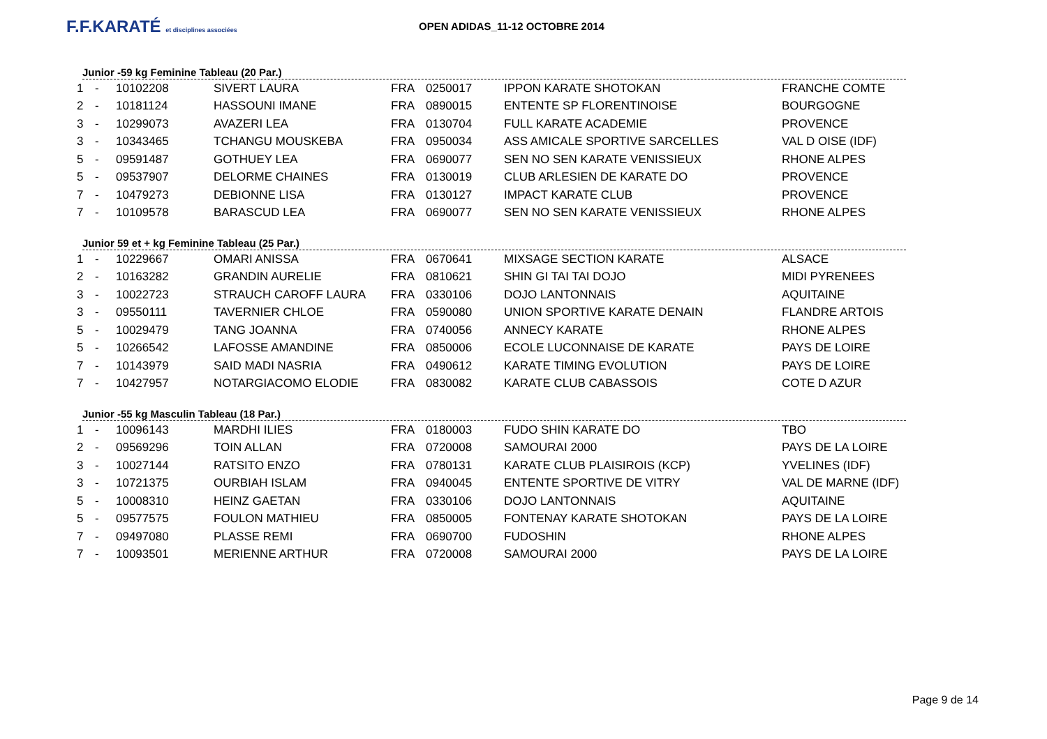F.F.KARATÉ et disciplines associées
OPEN ADIDAS_11-12 OCTOBRE 2014
Junior -59 kg Feminine Tableau (20 Par.)
| 1 | - | 10102208 | SIVERT LAURA | FRA | 0250017 | IPPON KARATE SHOTOKAN | FRANCHE COMTE |
| 2 | - | 10181124 | HASSOUNI IMANE | FRA | 0890015 | ENTENTE SP FLORENTINOISE | BOURGOGNE |
| 3 | - | 10299073 | AVAZERI LEA | FRA | 0130704 | FULL KARATE ACADEMIE | PROVENCE |
| 3 | - | 10343465 | TCHANGU MOUSKEBA | FRA | 0950034 | ASS AMICALE SPORTIVE SARCELLES | VAL D OISE (IDF) |
| 5 | - | 09591487 | GOTHUEY LEA | FRA | 0690077 | SEN NO SEN KARATE VENISSIEUX | RHONE ALPES |
| 5 | - | 09537907 | DELORME CHAINES | FRA | 0130019 | CLUB ARLESIEN DE KARATE DO | PROVENCE |
| 7 | - | 10479273 | DEBIONNE LISA | FRA | 0130127 | IMPACT KARATE CLUB | PROVENCE |
| 7 | - | 10109578 | BARASCUD LEA | FRA | 0690077 | SEN NO SEN KARATE VENISSIEUX | RHONE ALPES |
Junior 59 et + kg Feminine Tableau (25 Par.)
| 1 | - | 10229667 | OMARI ANISSA | FRA | 0670641 | MIXSAGE SECTION KARATE | ALSACE |
| 2 | - | 10163282 | GRANDIN AURELIE | FRA | 0810621 | SHIN GI TAI TAI DOJO | MIDI PYRENEES |
| 3 | - | 10022723 | STRAUCH CAROFF LAURA | FRA | 0330106 | DOJO LANTONNAIS | AQUITAINE |
| 3 | - | 09550111 | TAVERNIER CHLOE | FRA | 0590080 | UNION SPORTIVE KARATE DENAIN | FLANDRE ARTOIS |
| 5 | - | 10029479 | TANG JOANNA | FRA | 0740056 | ANNECY KARATE | RHONE ALPES |
| 5 | - | 10266542 | LAFOSSE AMANDINE | FRA | 0850006 | ECOLE LUCONNAISE DE KARATE | PAYS DE LOIRE |
| 7 | - | 10143979 | SAID MADI NASRIA | FRA | 0490612 | KARATE TIMING EVOLUTION | PAYS DE LOIRE |
| 7 | - | 10427957 | NOTARGIACOMO ELODIE | FRA | 0830082 | KARATE CLUB CABASSOIS | COTE D AZUR |
Junior -55 kg Masculin Tableau (18 Par.)
| 1 | - | 10096143 | MARDHI ILIES | FRA | 0180003 | FUDO SHIN KARATE DO | TBO |
| 2 | - | 09569296 | TOIN ALLAN | FRA | 0720008 | SAMOURAI 2000 | PAYS DE LA LOIRE |
| 3 | - | 10027144 | RATSITO ENZO | FRA | 0780131 | KARATE CLUB PLAISIROIS (KCP) | YVELINES (IDF) |
| 3 | - | 10721375 | OURBIAH ISLAM | FRA | 0940045 | ENTENTE SPORTIVE DE VITRY | VAL DE MARNE (IDF) |
| 5 | - | 10008310 | HEINZ GAETAN | FRA | 0330106 | DOJO LANTONNAIS | AQUITAINE |
| 5 | - | 09577575 | FOULON MATHIEU | FRA | 0850005 | FONTENAY KARATE SHOTOKAN | PAYS DE LA LOIRE |
| 7 | - | 09497080 | PLASSE REMI | FRA | 0690700 | FUDOSHIN | RHONE ALPES |
| 7 | - | 10093501 | MERIENNE ARTHUR | FRA | 0720008 | SAMOURAI 2000 | PAYS DE LA LOIRE |
Page 9 de 14